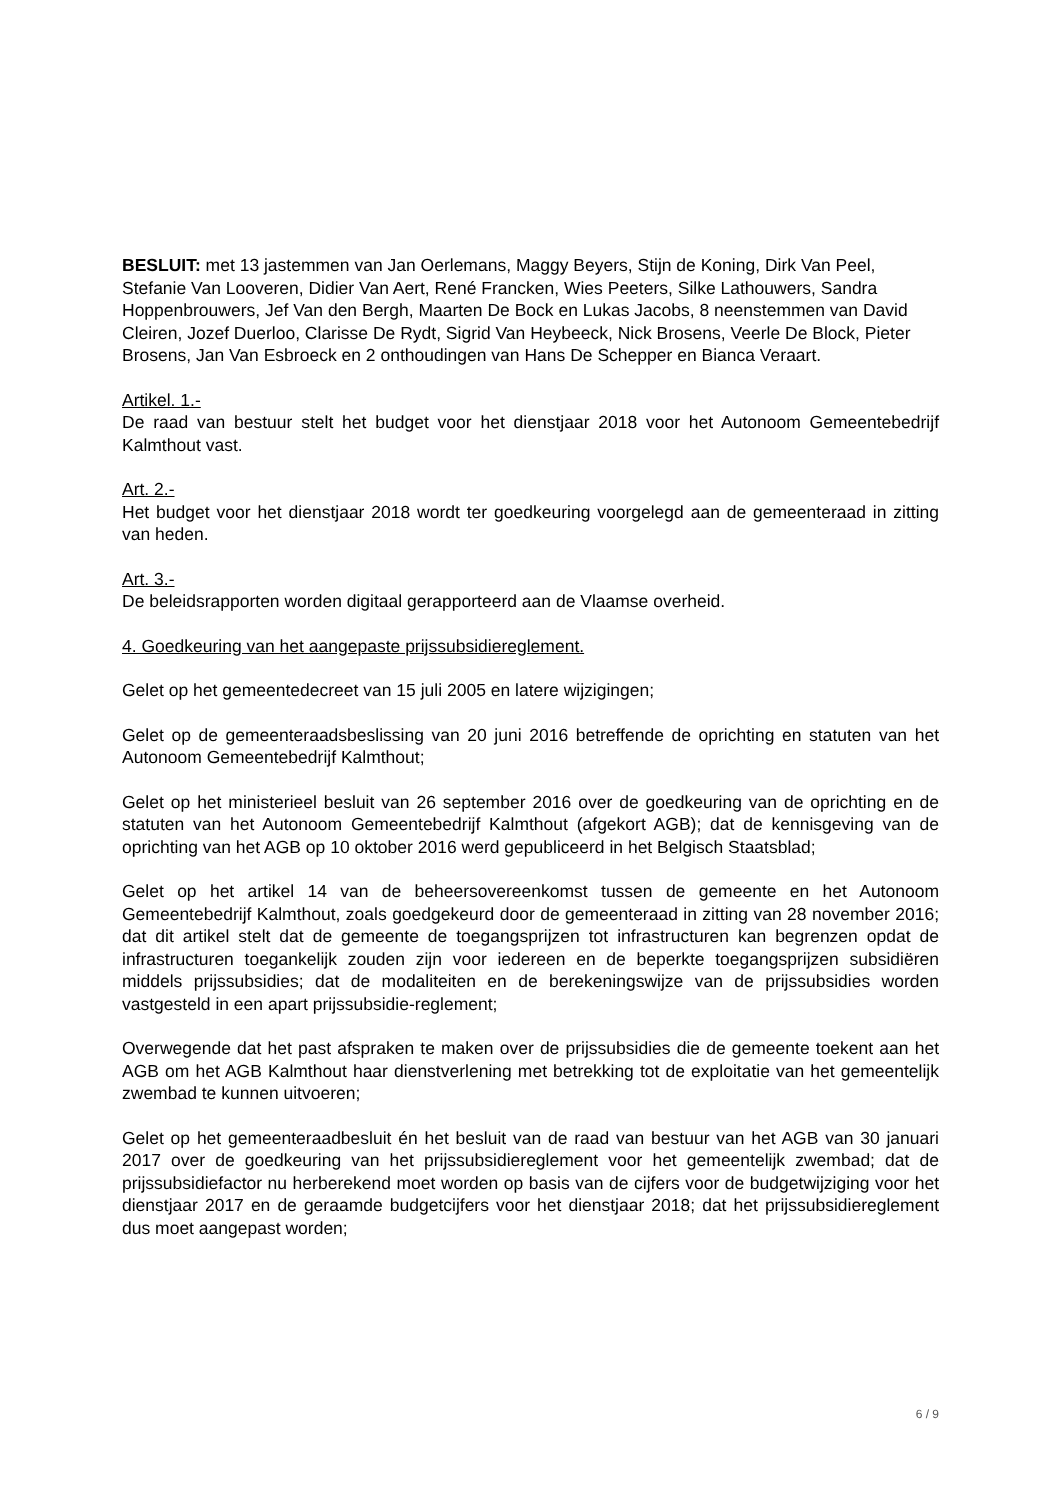BESLUIT: met 13 jastemmen van Jan Oerlemans, Maggy Beyers, Stijn de Koning, Dirk Van Peel, Stefanie Van Looveren, Didier Van Aert, René Francken, Wies Peeters, Silke Lathouwers, Sandra Hoppenbrouwers, Jef Van den Bergh, Maarten De Bock en Lukas Jacobs, 8 neenstemmen van David Cleiren, Jozef Duerloo, Clarisse De Rydt, Sigrid Van Heybeeck, Nick Brosens, Veerle De Block, Pieter Brosens, Jan Van Esbroeck en 2 onthoudingen van Hans De Schepper en Bianca Veraart.
Artikel. 1.-
De raad van bestuur stelt het budget voor het dienstjaar 2018 voor het Autonoom Gemeentebedrijf Kalmthout vast.
Art. 2.-
Het budget voor het dienstjaar 2018 wordt ter goedkeuring voorgelegd aan de gemeenteraad in zitting van heden.
Art. 3.-
De beleidsrapporten worden digitaal gerapporteerd aan de Vlaamse overheid.
4. Goedkeuring van het aangepaste prijssubsidiereglement.
Gelet op het gemeentedecreet van 15 juli 2005 en latere wijzigingen;
Gelet op de gemeenteraadsbeslissing van 20 juni 2016 betreffende de oprichting en statuten van het Autonoom Gemeentebedrijf Kalmthout;
Gelet op het ministerieel besluit van 26 september 2016 over de goedkeuring van de oprichting en de statuten van het Autonoom Gemeentebedrijf Kalmthout (afgekort AGB); dat de kennisgeving van de oprichting van het AGB op 10 oktober 2016 werd gepubliceerd in het Belgisch Staatsblad;
Gelet op het artikel 14 van de beheersovereenkomst tussen de gemeente en het Autonoom Gemeentebedrijf Kalmthout, zoals goedgekeurd door de gemeenteraad in zitting van 28 november 2016; dat dit artikel stelt dat de gemeente de toegangsprijzen tot infrastructuren kan begrenzen opdat de infrastructuren toegankelijk zouden zijn voor iedereen en de beperkte toegangsprijzen subsidiëren middels prijssubsidies; dat de modaliteiten en de berekeningswijze van de prijssubsidies worden vastgesteld in een apart prijssubsidie-reglement;
Overwegende dat het past afspraken te maken over de prijssubsidies die de gemeente toekent aan het AGB om het AGB Kalmthout haar dienstverlening met betrekking tot de exploitatie van het gemeentelijk zwembad te kunnen uitvoeren;
Gelet op het gemeenteraadbesluit én het besluit van de raad van bestuur van het AGB van 30 januari 2017 over de goedkeuring van het prijssubsidiereglement voor het gemeentelijk zwembad; dat de prijssubsidiefactor nu herberekend moet worden op basis van de cijfers voor de budgetwijziging voor het dienstjaar 2017 en de geraamde budgetcijfers voor het dienstjaar 2018; dat het prijssubsidiereglement dus moet aangepast worden;
6 / 9